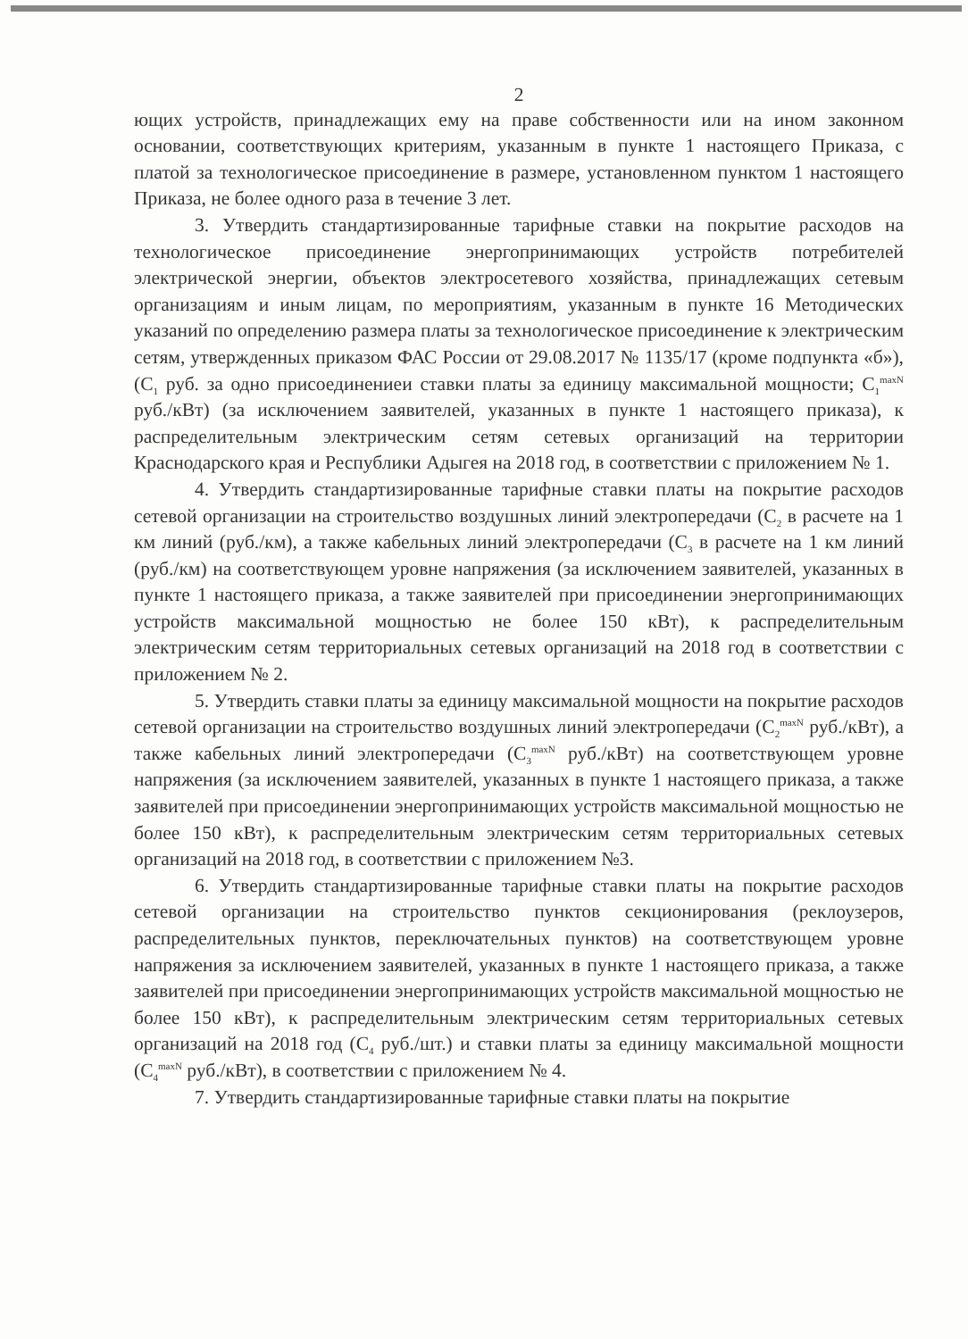2
ющих устройств, принадлежащих ему на праве собственности или на ином законном основании, соответствующих критериям, указанным в пункте 1 настоящего Приказа, с платой за технологическое присоединение в размере, установленном пунктом 1 настоящего Приказа, не более одного раза в течение 3 лет.
3. Утвердить стандартизированные тарифные ставки на покрытие расходов на технологическое присоединение энергопринимающих устройств потребителей электрической энергии, объектов электросетевого хозяйства, принадлежащих сетевым организациям и иным лицам, по мероприятиям, указанным в пункте 16 Методических указаний по определению размера платы за технологическое присоединение к электрическим сетям, утвержденных приказом ФАС России от 29.08.2017 № 1135/17 (кроме подпункта «б»), (С<sub>1</sub> руб. за одно присоединениеи ставки платы за единицу максимальной мощности; С<sub>1</sub><sup>maxN</sup> руб./кВт) (за исключением заявителей, указанных в пункте 1 настоящего приказа), к распределительным электрическим сетям сетевых организаций на территории Краснодарского края и Республики Адыгея на 2018 год, в соответствии с приложением № 1.
4. Утвердить стандартизированные тарифные ставки платы на покрытие расходов сетевой организации на строительство воздушных линий электропередачи (С<sub>2</sub> в расчете на 1 км линий (руб./км), а также кабельных линий электропередачи (С<sub>3</sub> в расчете на 1 км линий (руб./км) на соответствующем уровне напряжения (за исключением заявителей, указанных в пункте 1 настоящего приказа, а также заявителей при присоединении энергопринимающих устройств максимальной мощностью не более 150 кВт), к распределительным электрическим сетям территориальных сетевых организаций на 2018 год в соответствии с приложением № 2.
5. Утвердить ставки платы за единицу максимальной мощности на покрытие расходов сетевой организации на строительство воздушных линий электропередачи (С<sub>2</sub><sup>maxN</sup> руб./кВт), а также кабельных линий электропередачи (С<sub>3</sub><sup>maxN</sup> руб./кВт) на соответствующем уровне напряжения (за исключением заявителей, указанных в пункте 1 настоящего приказа, а также заявителей при присоединении энергопринимающих устройств максимальной мощностью не более 150 кВт), к распределительным электрическим сетям территориальных сетевых организаций на 2018 год, в соответствии с приложением №3.
6. Утвердить стандартизированные тарифные ставки платы на покрытие расходов сетевой организации на строительство пунктов секционирования (реклоузеров, распределительных пунктов, переключательных пунктов) на соответствующем уровне напряжения за исключением заявителей, указанных в пункте 1 настоящего приказа, а также заявителей при присоединении энергопринимающих устройств максимальной мощностью не более 150 кВт), к распределительным электрическим сетям территориальных сетевых организаций на 2018 год (С<sub>4</sub> руб./шт.) и ставки платы за единицу максимальной мощности (С<sub>4</sub><sup>maxN</sup> руб./кВт), в соответствии с приложением № 4.
7. Утвердить стандартизированные тарифные ставки платы на покрытие